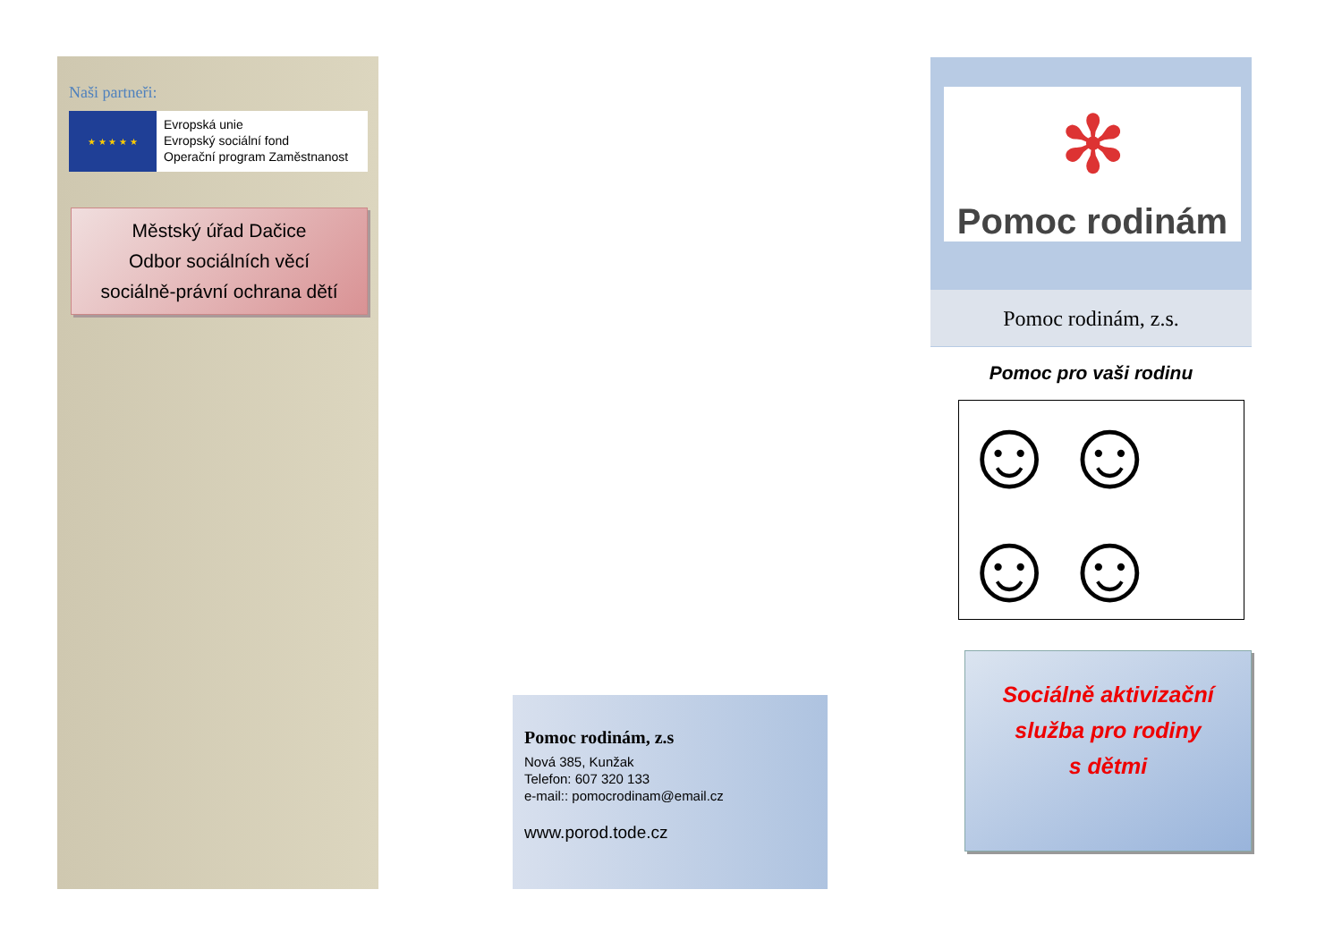Naši partneři:
★ ★ ★ ★ ★
Evropská unie
Evropský sociální fond
Operační program Zaměstnanost
Městský úřad Dačice
Odbor sociálních věcí
sociálně-právní ochrana dětí
Pomoc rodinám, z.s
Nová 385, Kunžak
Telefon: 607 320 133
e-mail:: pomocrodinam@email.cz
www.porod.tode.cz
✻
Pomoc rodinám
Pomoc rodinám, z.s.
Pomoc pro vaši rodinu
☺☺☺☺
Sociálně aktivizační
služba pro rodiny
s dětmi